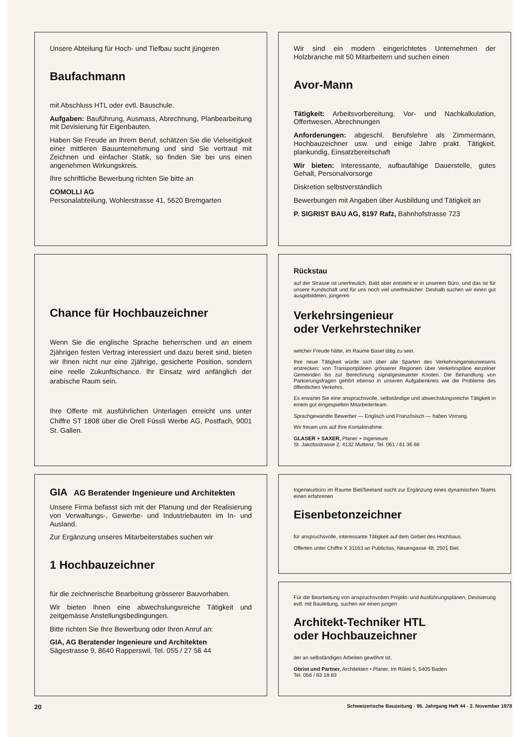Unsere Abteilung für Hoch- und Tiefbau sucht jüngeren
Baufachmann
mit Abschluss HTL oder evtl. Bauschule.
Aufgaben: Bauführung, Ausmass, Abrechnung, Planbearbeitung mit Devisierung für Eigenbauten.
Haben Sie Freude an Ihrem Beruf, schätzen Sie die Vielseitigkeit einer mittleren Bauunternehmung und sind Sie vertraut mit Zeichnen und einfacher Statik, so finden Sie bei uns einen angenehmen Wirkungskreis.
Ihre schriftliche Bewerbung richten Sie bitte an
COMOLLI AG
Personalabteilung, Wohlerstrasse 41, 5620 Bremgarten
Chance für Hochbauzeichner
Wenn Sie die englische Sprache beherrschen und an einem 2jährigen festen Vertrag interessiert und dazu bereit sind, bieten wir Ihnen nicht nur eine 2jährige, gesicherte Position, sondern eine reelle Zukunftschance. Ihr Einsatz wird anfänglich der arabische Raum sein.
Ihre Offerte mit ausführlichen Unterlagen erreicht uns unter Chiffre ST 1808 über die Orell Füssli Werbe AG, Postfach, 9001 St. Gallen.
GIA AG Beratender Ingenieure und Architekten
Unsere Firma befasst sich mit der Planung und der Realisierung von Verwaltungs-, Gewerbe- und Industriebauten im In- und Ausland.
Zur Ergänzung unseres Mitarbeiterstabes suchen wir
1 Hochbauzeichner
für die zeichnerische Bearbeitung grösserer Bauvorhaben.
Wir bieten Ihnen eine abwechslungsreiche Tätigkeit und zeitgemässe Anstellungsbedingungen.
Bitte richten Sie Ihre Bewerbung oder Ihren Anruf an:
GIA, AG Beratender Ingenieure und Architekten
Sägestrasse 9, 8640 Rapperswil, Tel. 055 / 27 56 44
Wir sind ein modern eingerichtetes Unternehmen der Holzbranche mit 50 Mitarbeitern und suchen einen
Avor-Mann
Tätigkeit: Arbeitsvorbereitung, Vor- und Nachkalkulation, Offertwesen, Abrechnungen
Anforderungen: abgeschl. Berufslehre als Zimmermann, Hochbauzeichner usw. und einige Jahre prakt. Tätigkeit, plankundig, Einsatzbereitschaft
Wir bieten: Interessante, aufbaufähige Dauerstelle, gutes Gehalt, Personalvorsorge
Diskretion selbstverständlich
Bewerbungen mit Angaben über Ausbildung und Tätigkeit an
P. SIGRIST BAU AG, 8197 Rafz, Bahnhofstrasse 723
Rückstau
auf der Strasse ist unerfreulich. Bald aber entsteht er in unserem Büro, und das ist für unsere Kundschaft und für uns noch viel unerfreulicher. Deshalb suchen wir einen gut ausgebildeten, jüngeren
Verkehrsingenieur
oder Verkehrstechniker
welcher Freude hätte, im Raume Basel tätig zu sein.
Ihre neue Tätigkeit würde sich über alle Sparten des Verkehrsingenieurwesens erstrecken: von Transportplänen grösserer Regionen über Verkehrspläne einzelner Gemeinden bis zur Berechnung signalgesteuerter Knoten. Die Behandlung von Parkierungsfragen gehört ebenso in unseren Aufgabenkreis wie die Probleme des öffentlichen Verkehrs.
Es erwartet Sie eine anspruchsvolle, selbständige und abwechslungsreiche Tätigkeit in einem gut eingespielten Mitarbeiterteam.
Sprachgewandte Bewerber — Englisch und Französisch — haben Vorrang.
Wir freuen uns auf Ihre Kontaktnahme.
GLASER + SAXER, Planer + Ingenieure
St. Jakobsstrasse 2, 4132 Muttenz, Tel. 061 / 61 36 66
Ingenieurbüro im Raume Biel/Seeland sucht zur Ergänzung eines dynamischen Teams einen erfahrenen
Eisenbetonzeichner
für anspruchsvolle, interessante Tätigkeit auf dem Gebiet des Hochbaus.
Offerten unter Chiffre X 31163 an Publicitas, Neuengasse 48, 2501 Biel.
Für die Bearbeitung von anspruchsvollen Projekt- und Ausführungsplänen, Devisierung evtl. mit Bauleitung, suchen wir einen jungen
Architekt-Techniker HTL
oder Hochbauzeichner
der an selbständiges Arbeiten gewöhnt ist.
Obrist und Partner, Architekten • Planer, Im Rüteli 5, 5405 Baden
Tel. 056 / 83 18 83
20 Schweizerische Bauzeitung · 96. Jahrgang Heft 44 · 2. November 1978